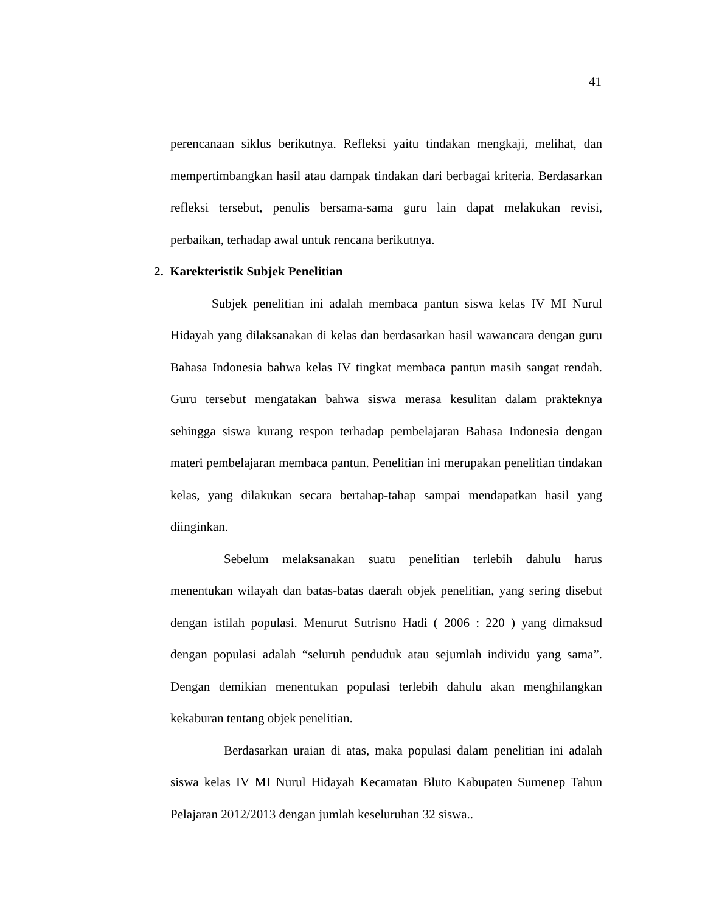41
perencanaan siklus berikutnya. Refleksi yaitu tindakan mengkaji, melihat, dan mempertimbangkan hasil atau dampak tindakan dari berbagai kriteria. Berdasarkan refleksi tersebut, penulis bersama-sama guru lain dapat melakukan revisi, perbaikan, terhadap awal untuk rencana berikutnya.
2. Karekteristik Subjek Penelitian
Subjek penelitian ini adalah membaca pantun siswa kelas IV MI Nurul Hidayah yang dilaksanakan di kelas dan berdasarkan hasil wawancara dengan guru Bahasa Indonesia bahwa kelas IV tingkat membaca pantun masih sangat rendah. Guru tersebut mengatakan bahwa siswa merasa kesulitan dalam prakteknya sehingga siswa kurang respon terhadap pembelajaran Bahasa Indonesia dengan materi pembelajaran membaca pantun. Penelitian ini merupakan penelitian tindakan kelas, yang dilakukan secara bertahap-tahap sampai mendapatkan hasil yang diinginkan.
Sebelum melaksanakan suatu penelitian terlebih dahulu harus menentukan wilayah dan batas-batas daerah objek penelitian, yang sering disebut dengan istilah populasi. Menurut Sutrisno Hadi ( 2006 : 220 ) yang dimaksud dengan populasi adalah “seluruh penduduk atau sejumlah individu yang sama”. Dengan demikian menentukan populasi terlebih dahulu akan menghilangkan kekaburan tentang objek penelitian.
Berdasarkan uraian di atas, maka populasi dalam penelitian ini adalah siswa kelas IV MI Nurul Hidayah Kecamatan Bluto Kabupaten Sumenep Tahun Pelajaran 2012/2013 dengan jumlah keseluruhan 32 siswa..